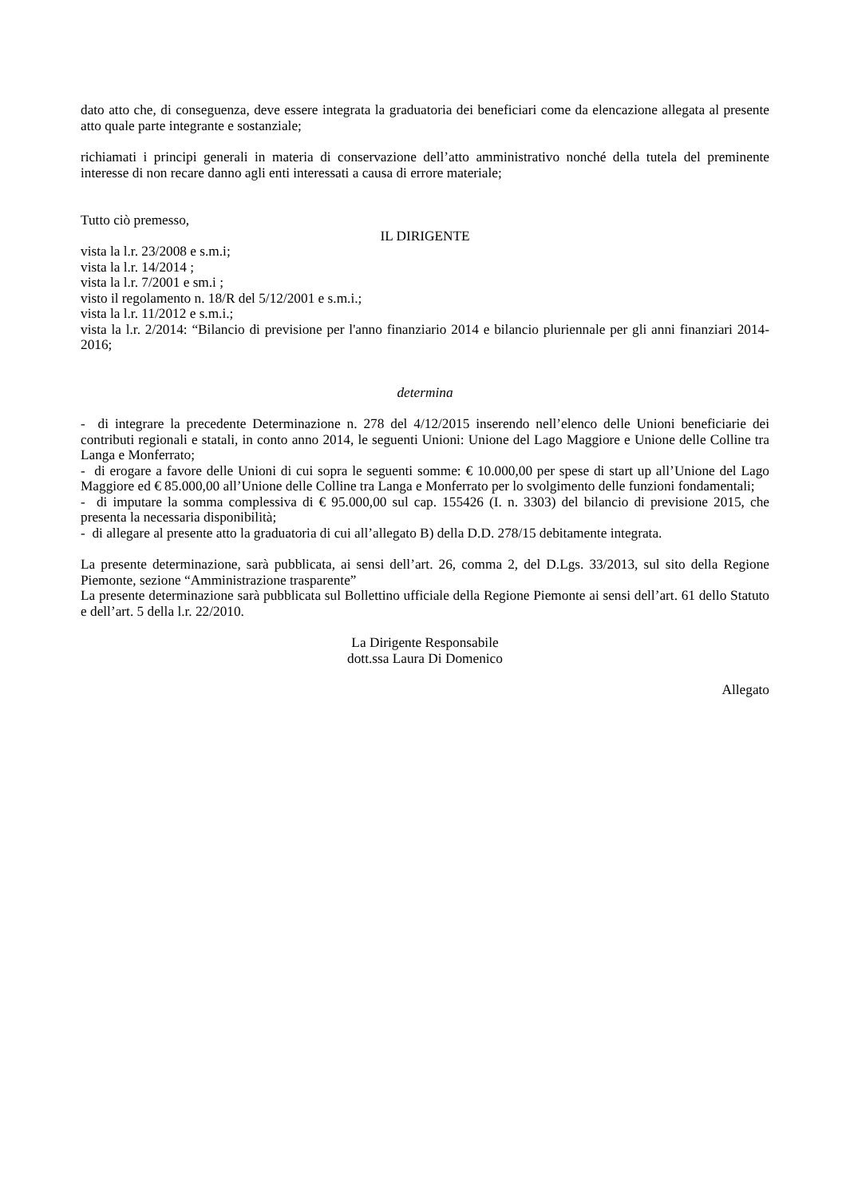dato atto che, di conseguenza, deve essere integrata la graduatoria dei beneficiari come da elencazione allegata al presente atto quale parte integrante e sostanziale;
richiamati i principi generali in materia di conservazione dell’atto amministrativo nonché della tutela del preminente interesse di non recare danno agli enti interessati a causa di errore materiale;
Tutto ciò premesso,
IL DIRIGENTE
vista la l.r. 23/2008 e s.m.i;
vista la l.r. 14/2014 ;
vista la l.r. 7/2001 e sm.i ;
visto il regolamento n. 18/R del 5/12/2001 e s.m.i.;
vista la l.r. 11/2012 e s.m.i.;
vista la l.r. 2/2014: “Bilancio di previsione per l'anno finanziario 2014 e bilancio pluriennale per gli anni finanziari 2014-2016;
determina
- di integrare la precedente Determinazione n. 278 del 4/12/2015 inserendo nell’elenco delle Unioni beneficiarie dei contributi regionali e statali, in conto anno 2014, le seguenti Unioni: Unione del Lago Maggiore e Unione delle Colline tra Langa e Monferrato;
- di erogare a favore delle Unioni di cui sopra le seguenti somme: € 10.000,00 per spese di start up all’Unione del Lago Maggiore ed € 85.000,00 all’Unione delle Colline tra Langa e Monferrato per lo svolgimento delle funzioni fondamentali;
- di imputare la somma complessiva di € 95.000,00 sul cap. 155426 (I. n. 3303) del bilancio di previsione 2015, che presenta la necessaria disponibilità;
- di allegare al presente atto la graduatoria di cui all’allegato B) della D.D. 278/15 debitamente integrata.
La presente determinazione, sarà pubblicata, ai sensi dell’art. 26, comma 2, del D.Lgs. 33/2013, sul sito della Regione Piemonte, sezione “Amministrazione trasparente”
La presente determinazione sarà pubblicata sul Bollettino ufficiale della Regione Piemonte ai sensi dell’art. 61 dello Statuto e dell’art. 5 della l.r. 22/2010.
La Dirigente Responsabile
dott.ssa Laura Di Domenico
Allegato